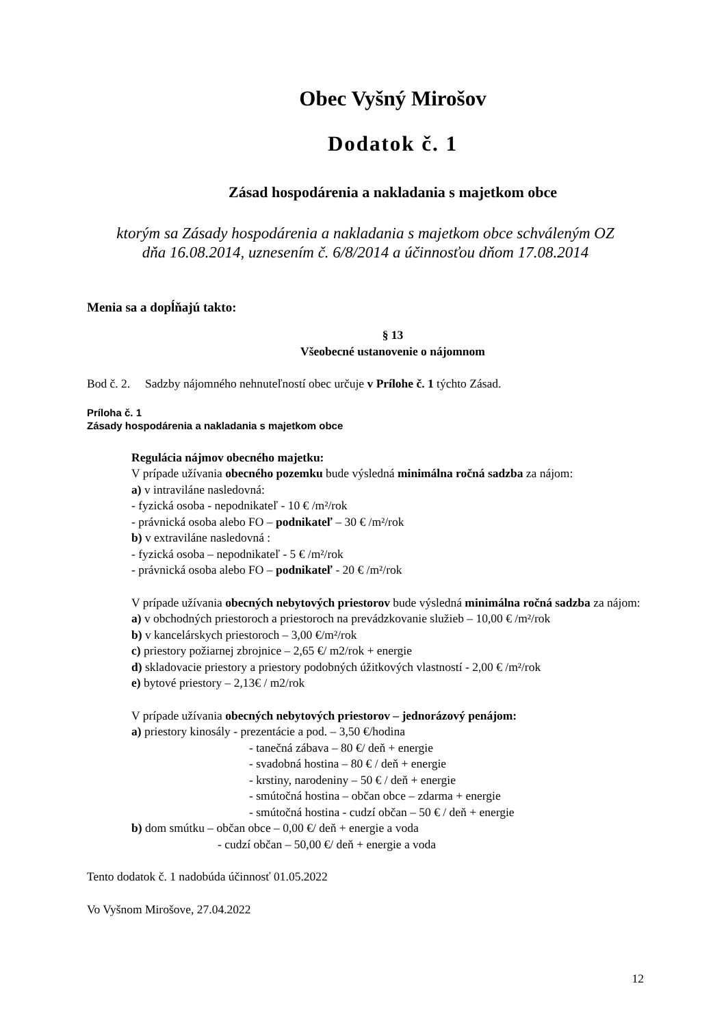Obec Vyšný Mirošov
Dodatok č. 1
Zásad hospodárenia a nakladania s majetkom obce
ktorým sa Zásady hospodárenia a nakladania s majetkom obce schváleným OZ
dňa 16.08.2014, uznesením č. 6/8/2014 a účinnosťou dňom 17.08.2014
Menia sa a dopĺňajú takto:
§ 13
Všeobecné ustanovenie o nájomnom
Bod č. 2. Sadzby nájomného nehnuteľností obec určuje v Prílohe č. 1 týchto Zásad.
Príloha č. 1
Zásady hospodárenia a nakladania s majetkom obce
Regulácia nájmov obecného majetku:
V prípade užívania obecného pozemku bude výsledná minimálna ročná sadzba za nájom:
a) v intraviláne nasledovná:
- fyzická osoba - nepodnikateľ - 10 € /m²/rok
- právnická osoba alebo FO – podnikateľ – 30 € /m²/rok
b) v extraviláne nasledovná :
- fyzická osoba – nepodnikateľ - 5 € /m²/rok
- právnická osoba alebo FO – podnikateľ - 20 € /m²/rok
V prípade užívania obecných nebytových priestorov bude výsledná minimálna ročná sadzba za nájom:
a) v obchodných priestoroch a priestoroch na prevádzkovanie služieb – 10,00 € /m²/rok
b) v kancelárskych priestoroch – 3,00 €/m²/rok
c) priestory požiarnej zbrojnice – 2,65 €/ m2/rok + energie
d) skladovacie priestory a priestory podobných úžitkových vlastností - 2,00 € /m²/rok
e) bytové priestory – 2,13€ / m2/rok
V prípade užívania obecných nebytových priestorov – jednorázový penájom:
a) priestory kinosály - prezentácie a pod. – 3,50 €/hodina
- tanečná zábava – 80 €/ deň + energie
- svadobná hostina – 80 € / deň + energie
- krstiny, narodeniny – 50 € / deň + energie
- smútočná hostina – občan obce – zdarma + energie
- smútočná hostina - cudzí občan – 50 € / deň + energie
b) dom smútku – občan obce – 0,00 €/ deň + energie a voda
- cudzí občan – 50,00 €/ deň + energie a voda
Tento dodatok č. 1 nadobúda účinnosť 01.05.2022
Vo Vyšnom Mirošove, 27.04.2022
12